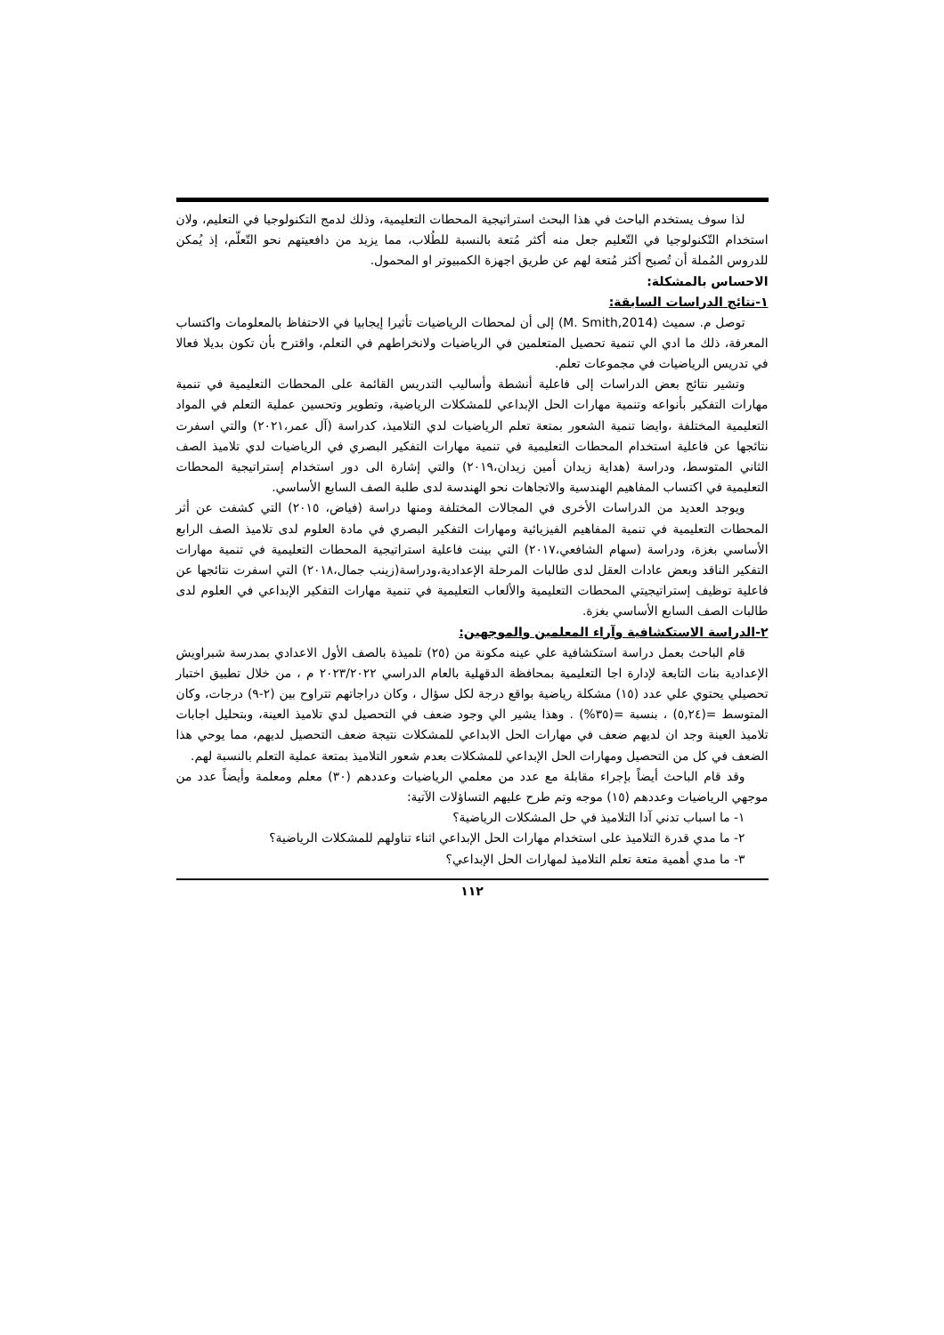لذا سوف يستخدم الباحث في هذا البحث استراتيجية المحطات التعليمية، وذلك لدمج التكنولوجيا في التعليم، ولان استخدام التّكنولوجيا في التّعليم جعل منه أكثر مُتعة بالنسبة للطُلاب، مما يزيد من دافعيتهم نحو التّعلّم، إذ يُمكن للدروس المُملة أن تُصبح أكثر مُتعة لهم عن طريق اجهزة الكمبيوتر او المحمول.
الاحساس بالمشكلة:
١-نتائج الدراسات السابقة:
توصل م. سميث (M. Smith,2014) إلى أن لمحطات الرياضيات تأثيرا إيجابيا في الاحتفاظ بالمعلومات واكتساب المعرفة، ذلك ما ادي الي تنمية تحصيل المتعلمين في الرياضيات ولانخراطهم في التعلم، واقترح بأن تكون بديلا فعالا في تدريس الرياضيات في مجموعات تعلم.
وتشير نتائج بعض الدراسات إلى فاعلية أنشطة وأساليب التدريس القائمة على المحطات التعليمية في تنمية مهارات التفكير بأنواعه وتنمية مهارات الحل الإبداعي للمشكلات الرياضية، وتطوير وتحسين عملية التعلم في المواد التعليمية المختلفة ،وايضا تنمية الشعور بمتعة تعلم الرياضيات لدي التلاميذ، كدراسة (آل عمر،٢٠٢١) والتي اسفرت نتائجها عن فاعلية استخدام المحطات التعليمية في تنمية مهارات التفكير البصري في الرياضيات لدي تلاميذ الصف الثاني المتوسط، ودراسة (هداية زيدان أمين زيدان،٢٠١٩) والتي إشارة الى دور استخدام إستراتيجية المحطات التعليمية في اكتساب المفاهيم الهندسية والاتجاهات نحو الهندسة لدى طلبة الصف السابع الأساسي.
ويوجد العديد من الدراسات الأخرى في المجالات المختلفة ومنها دراسة (فياض، ٢٠١٥) التي كشفت عن أثر المحطات التعليمية في تنمية المفاهيم الفيزيائية ومهارات التفكير البصري في مادة العلوم لدى تلاميذ الصف الرابع الأساسي بغزة، ودراسة (سهام الشافعي،٢٠١٧) التي بينت فاعلية استراتيجية المحطات التعليمية في تنمية مهارات التفكير الناقد وبعض عادات العقل لدى طالبات المرحلة الإعدادية،ودراسة(زينب جمال،٢٠١٨) التي اسفرت نتائجها عن فاعلية توظيف إستراتيجيتي المحطات التعليمية والألعاب التعليمية في تنمية مهارات التفكير الإبداعي في العلوم لدى طالبات الصف السابع الأساسي بغزة.
٢-الدراسة الاستكشافية وآراء المعلمين والموجهين:
قام الباحث بعمل دراسة استكشافية علي عينه مكونة من (٢٥) تلميذة بالصف الأول الاعدادي بمدرسة شبراويش الإعدادية بنات التابعة لإدارة اجا التعليمية بمحافظة الدقهلية بالعام الدراسي ٢٠٢٣/٢٠٢٢ م ، من خلال تطبيق اختبار تحصيلي يحتوي علي عدد (١٥) مشكلة رياضية بواقع درجة لكل سؤال ، وكان دراجاتهم تتراوح بين (٢-٩) درجات، وكان المتوسط =(٥,٢٤) ، بنسبة =(٣٥%) . وهذا يشير الي وجود ضعف في التحصيل لدي تلاميذ العينة، وبتحليل اجابات تلاميذ العينة وجد ان لديهم ضعف في مهارات الحل الابداعي للمشكلات نتيجة ضعف التحصيل لديهم، مما يوحي هذا الضعف في كل من التحصيل ومهارات الحل الإبداعي للمشكلات بعدم شعور التلاميذ بمتعة عملية التعلم بالنسبة لهم.
وقد قام الباحث أيضاً بإجراء مقابلة مع عدد من معلمي الرياضيات وعددهم (٣٠) معلم ومعلمة وأيضاً عدد من موجهي الرياضيات وعددهم (١٥) موجه وتم طرح عليهم التساؤلات الآتية:
١- ما اسباب تدني آدا التلاميذ في حل المشكلات الرياضية؟
٢- ما مدي قدرة التلاميذ على استخدام مهارات الحل الإبداعي اثناء تناولهم للمشكلات الرياضية؟
٣- ما مدي أهمية متعة تعلم التلاميذ لمهارات الحل الإبداعي؟
١١٢